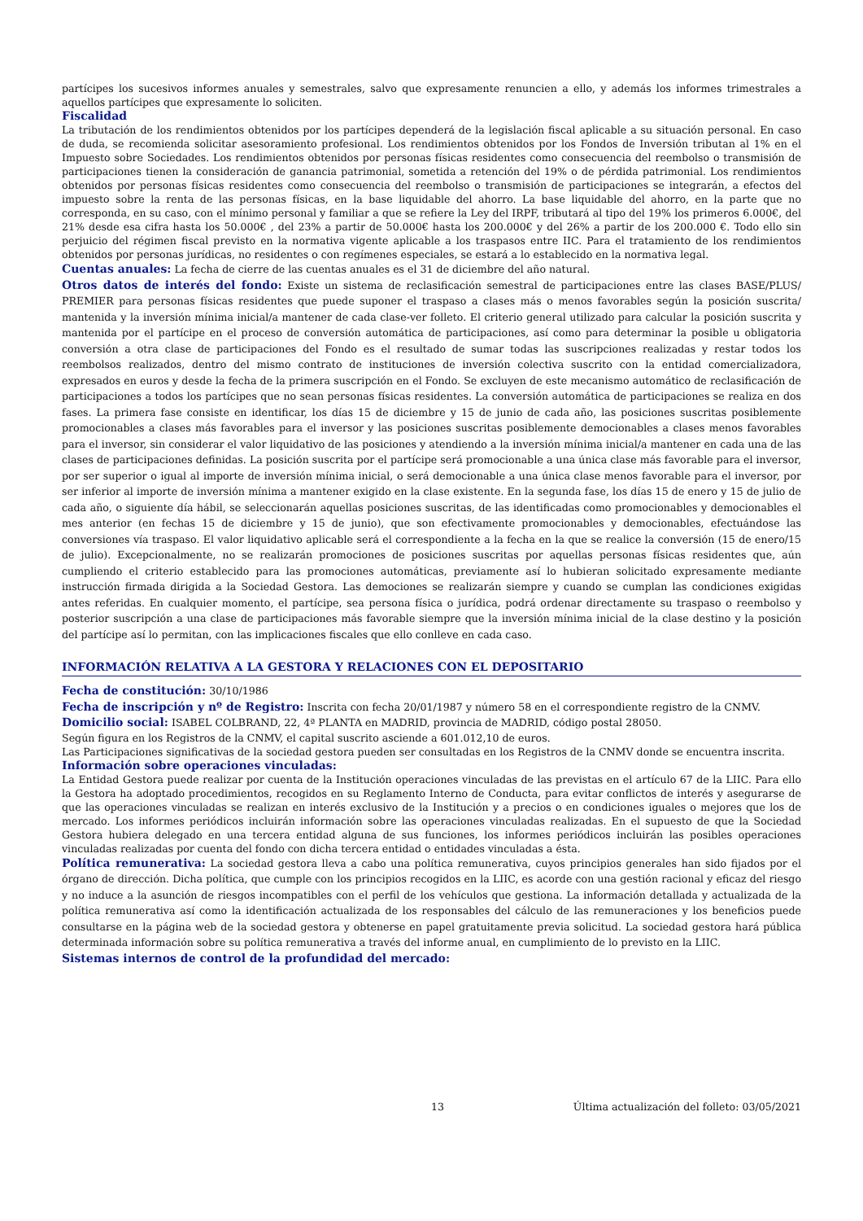partícipes los sucesivos informes anuales y semestrales, salvo que expresamente renuncien a ello, y además los informes trimestrales a aquellos partícipes que expresamente lo soliciten.
Fiscalidad
La tributación de los rendimientos obtenidos por los partícipes dependerá de la legislación fiscal aplicable a su situación personal. En caso de duda, se recomienda solicitar asesoramiento profesional. Los rendimientos obtenidos por los Fondos de Inversión tributan al 1% en el Impuesto sobre Sociedades. Los rendimientos obtenidos por personas físicas residentes como consecuencia del reembolso o transmisión de participaciones tienen la consideración de ganancia patrimonial, sometida a retención del 19% o de pérdida patrimonial. Los rendimientos obtenidos por personas físicas residentes como consecuencia del reembolso o transmisión de participaciones se integrarán, a efectos del impuesto sobre la renta de las personas físicas, en la base liquidable del ahorro. La base liquidable del ahorro, en la parte que no corresponda, en su caso, con el mínimo personal y familiar a que se refiere la Ley del IRPF, tributará al tipo del 19% los primeros 6.000€, del 21% desde esa cifra hasta los 50.000€ , del 23% a partir de 50.000€ hasta los 200.000€ y del 26% a partir de los 200.000 €. Todo ello sin perjuicio del régimen fiscal previsto en la normativa vigente aplicable a los traspasos entre IIC. Para el tratamiento de los rendimientos obtenidos por personas jurídicas, no residentes o con regímenes especiales, se estará a lo establecido en la normativa legal.
Cuentas anuales: La fecha de cierre de las cuentas anuales es el 31 de diciembre del año natural.
Otros datos de interés del fondo: Existe un sistema de reclasificación semestral de participaciones entre las clases BASE/PLUS/ PREMIER para personas físicas residentes que puede suponer el traspaso a clases más o menos favorables según la posición suscrita/ mantenida y la inversión mínima inicial/a mantener de cada clase-ver folleto. El criterio general utilizado para calcular la posición suscrita y mantenida por el partícipe en el proceso de conversión automática de participaciones, así como para determinar la posible u obligatoria conversión a otra clase de participaciones del Fondo es el resultado de sumar todas las suscripciones realizadas y restar todos los reembolsos realizados, dentro del mismo contrato de instituciones de inversión colectiva suscrito con la entidad comercializadora, expresados en euros y desde la fecha de la primera suscripción en el Fondo. Se excluyen de este mecanismo automático de reclasificación de participaciones a todos los partícipes que no sean personas físicas residentes. La conversión automática de participaciones se realiza en dos fases. La primera fase consiste en identificar, los días 15 de diciembre y 15 de junio de cada año, las posiciones suscritas posiblemente promocionables a clases más favorables para el inversor y las posiciones suscritas posiblemente democionables a clases menos favorables para el inversor, sin considerar el valor liquidativo de las posiciones y atendiendo a la inversión mínima inicial/a mantener en cada una de las clases de participaciones definidas. La posición suscrita por el partícipe será promocionable a una única clase más favorable para el inversor, por ser superior o igual al importe de inversión mínima inicial, o será democionable a una única clase menos favorable para el inversor, por ser inferior al importe de inversión mínima a mantener exigido en la clase existente. En la segunda fase, los días 15 de enero y 15 de julio de cada año, o siguiente día hábil, se seleccionarán aquellas posiciones suscritas, de las identificadas como promocionables y democionables el mes anterior (en fechas 15 de diciembre y 15 de junio), que son efectivamente promocionables y democionables, efectuándose las conversiones vía traspaso. El valor liquidativo aplicable será el correspondiente a la fecha en la que se realice la conversión (15 de enero/15 de julio). Excepcionalmente, no se realizarán promociones de posiciones suscritas por aquellas personas físicas residentes que, aún cumpliendo el criterio establecido para las promociones automáticas, previamente así lo hubieran solicitado expresamente mediante instrucción firmada dirigida a la Sociedad Gestora. Las demociones se realizarán siempre y cuando se cumplan las condiciones exigidas antes referidas. En cualquier momento, el partícipe, sea persona física o jurídica, podrá ordenar directamente su traspaso o reembolso y posterior suscripción a una clase de participaciones más favorable siempre que la inversión mínima inicial de la clase destino y la posición del partícipe así lo permitan, con las implicaciones fiscales que ello conlleve en cada caso.
INFORMACIÓN RELATIVA A LA GESTORA Y RELACIONES CON EL DEPOSITARIO
Fecha de constitución: 30/10/1986
Fecha de inscripción y nº de Registro: Inscrita con fecha 20/01/1987 y número 58 en el correspondiente registro de la CNMV.
Domicilio social: ISABEL COLBRAND, 22, 4ª PLANTA en MADRID, provincia de MADRID, código postal 28050.
Según figura en los Registros de la CNMV, el capital suscrito asciende a 601.012,10 de euros.
Las Participaciones significativas de la sociedad gestora pueden ser consultadas en los Registros de la CNMV donde se encuentra inscrita.
Información sobre operaciones vinculadas:
La Entidad Gestora puede realizar por cuenta de la Institución operaciones vinculadas de las previstas en el artículo 67 de la LIIC. Para ello la Gestora ha adoptado procedimientos, recogidos en su Reglamento Interno de Conducta, para evitar conflictos de interés y asegurarse de que las operaciones vinculadas se realizan en interés exclusivo de la Institución y a precios o en condiciones iguales o mejores que los de mercado. Los informes periódicos incluirán información sobre las operaciones vinculadas realizadas. En el supuesto de que la Sociedad Gestora hubiera delegado en una tercera entidad alguna de sus funciones, los informes periódicos incluirán las posibles operaciones vinculadas realizadas por cuenta del fondo con dicha tercera entidad o entidades vinculadas a ésta.
Política remunerativa: La sociedad gestora lleva a cabo una política remunerativa, cuyos principios generales han sido fijados por el órgano de dirección. Dicha política, que cumple con los principios recogidos en la LIIC, es acorde con una gestión racional y eficaz del riesgo y no induce a la asunción de riesgos incompatibles con el perfil de los vehículos que gestiona. La información detallada y actualizada de la política remunerativa así como la identificación actualizada de los responsables del cálculo de las remuneraciones y los beneficios puede consultarse en la página web de la sociedad gestora y obtenerse en papel gratuitamente previa solicitud. La sociedad gestora hará pública determinada información sobre su política remunerativa a través del informe anual, en cumplimiento de lo previsto en la LIIC.
Sistemas internos de control de la profundidad del mercado:
13 Última actualización del folleto: 03/05/2021